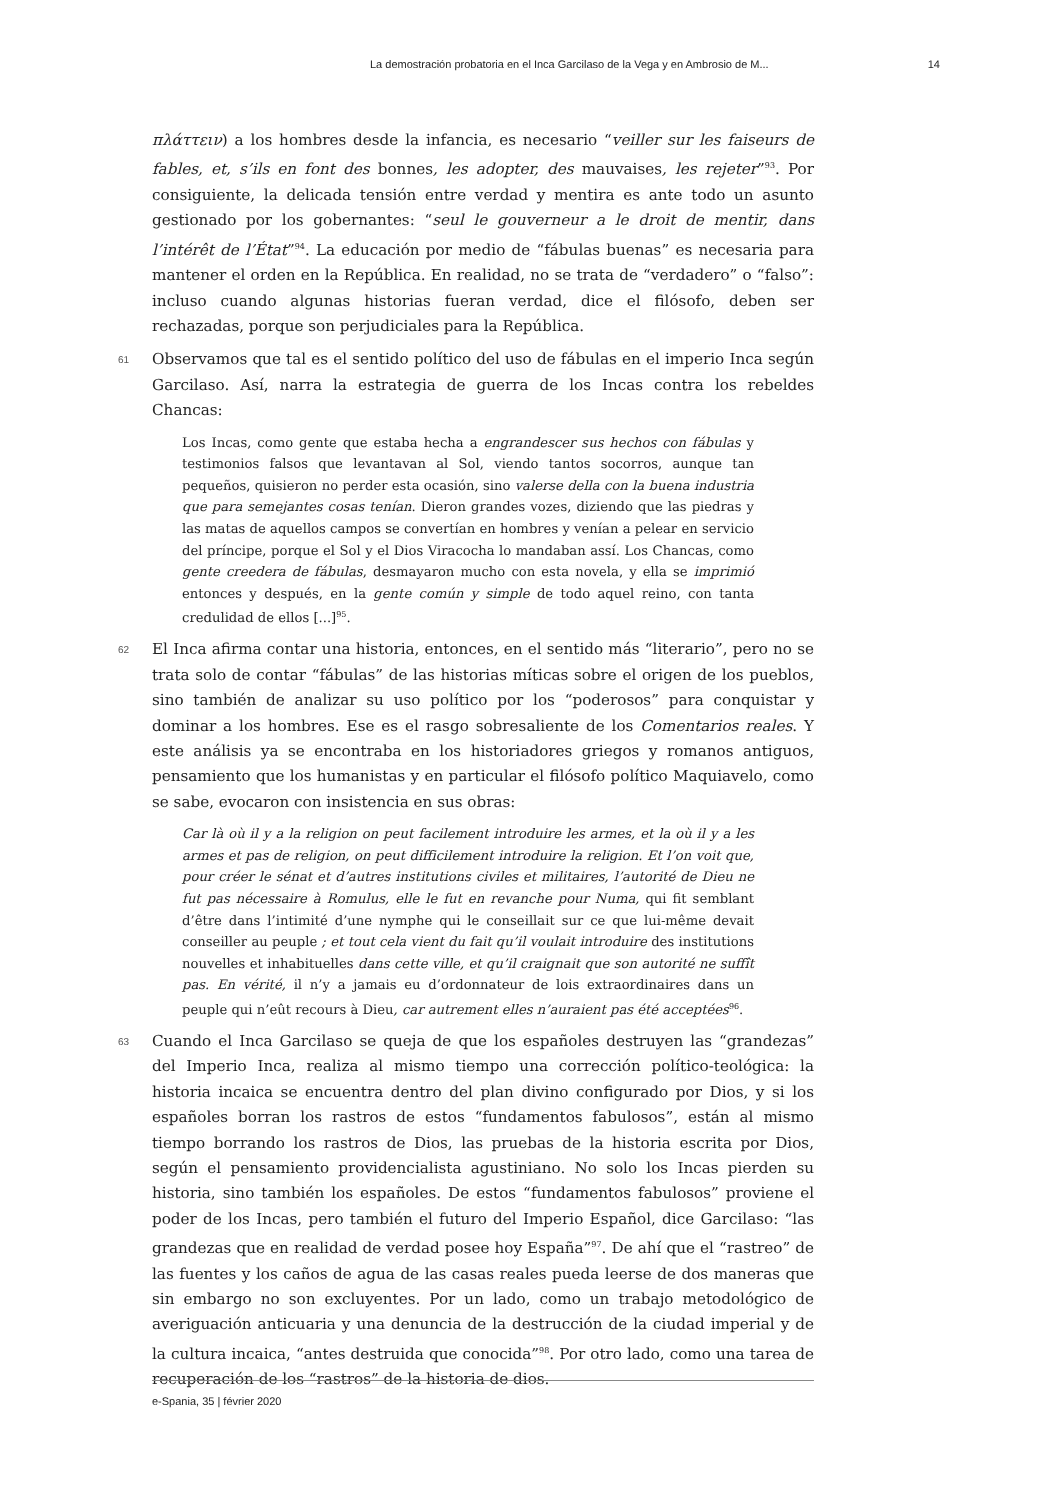La demostración probatoria en el Inca Garcilaso de la Vega y en Ambrosio de M... 14
πλάττειν) a los hombres desde la infancia, es necesario “veiller sur les faiseurs de fables, et, s’ils en font des bonnes, les adopter, des mauvaises, les rejeter”<sup>93</sup>. Por consiguiente, la delicada tensión entre verdad y mentira es ante todo un asunto gestionado por los gobernantes: “seul le gouverneur a le droit de mentir, dans l’intérêt de l’État”<sup>94</sup>. La educación por medio de “fábulas buenas” es necesaria para mantener el orden en la República. En realidad, no se trata de “verdadero” o “falso”: incluso cuando algunas historias fueran verdad, dice el filósofo, deben ser rechazadas, porque son perjudiciales para la República.
61 Observamos que tal es el sentido político del uso de fábulas en el imperio Inca según Garcilaso. Así, narra la estrategia de guerra de los Incas contra los rebeldes Chancas:
Los Incas, como gente que estaba hecha a engrandescer sus hechos con fábulas y testimonios falsos que levantavan al Sol, viendo tantos socorros, aunque tan pequeños, quisieron no perder esta ocasión, sino valerse della con la buena industria que para semejantes cosas tenían. Dieron grandes vozes, diziendo que las piedras y las matas de aquellos campos se convertían en hombres y venían a pelear en servicio del príncipe, porque el Sol y el Dios Viracocha lo mandaban assí. Los Chancas, como gente creedera de fábulas, desmayaron mucho con esta novela, y ella se imprimió entonces y después, en la gente común y simple de todo aquel reino, con tanta credulidad de ellos [...]<sup>95</sup>.
62 El Inca afirma contar una historia, entonces, en el sentido más “literario”, pero no se trata solo de contar “fábulas” de las historias míticas sobre el origen de los pueblos, sino también de analizar su uso político por los “poderosos” para conquistar y dominar a los hombres. Ese es el rasgo sobresaliente de los Comentarios reales. Y este análisis ya se encontraba en los historiadores griegos y romanos antiguos, pensamiento que los humanistas y en particular el filósofo político Maquiavelo, como se sabe, evocaron con insistencia en sus obras:
Car là où il y a la religion on peut facilement introduire les armes, et la où il y a les armes et pas de religion, on peut difficilement introduire la religion. Et l’on voit que, pour créer le sénat et d’autres institutions civiles et militaires, l’autorité de Dieu ne fut pas nécessaire à Romulus, elle le fut en revanche pour Numa, qui fit semblant d’être dans l’intimité d’une nymphe qui le conseillait sur ce que lui-même devait conseiller au peuple ; et tout cela vient du fait qu’il voulait introduire des institutions nouvelles et inhabituelles dans cette ville, et qu’il craignait que son autorité ne suffît pas. En vérité, il n’y a jamais eu d’ordonnateur de lois extraordinaires dans un peuple qui n’eût recours à Dieu, car autrement elles n’auraient pas été acceptées<sup>96</sup>.
63 Cuando el Inca Garcilaso se queja de que los españoles destruyen las “grandezas” del Imperio Inca, realiza al mismo tiempo una corrección político-teológica: la historia incaica se encuentra dentro del plan divino configurado por Dios, y si los españoles borran los rastros de estos “fundamentos fabulosos”, están al mismo tiempo borrando los rastros de Dios, las pruebas de la historia escrita por Dios, según el pensamiento providencialista agustiniano. No solo los Incas pierden su historia, sino también los españoles. De estos “fundamentos fabulosos” proviene el poder de los Incas, pero también el futuro del Imperio Español, dice Garcilaso: “las grandezas que en realidad de verdad posee hoy España”<sup>97</sup>. De ahí que el “rastreo” de las fuentes y los caños de agua de las casas reales pueda leerse de dos maneras que sin embargo no son excluyentes. Por un lado, como un trabajo metodológico de averiguación anticuaria y una denuncia de la destrucción de la ciudad imperial y de la cultura incaica, “antes destruida que conocida”<sup>98</sup>. Por otro lado, como una tarea de recuperación de los “rastros” de la historia de dios.
e-Spania, 35 | février 2020